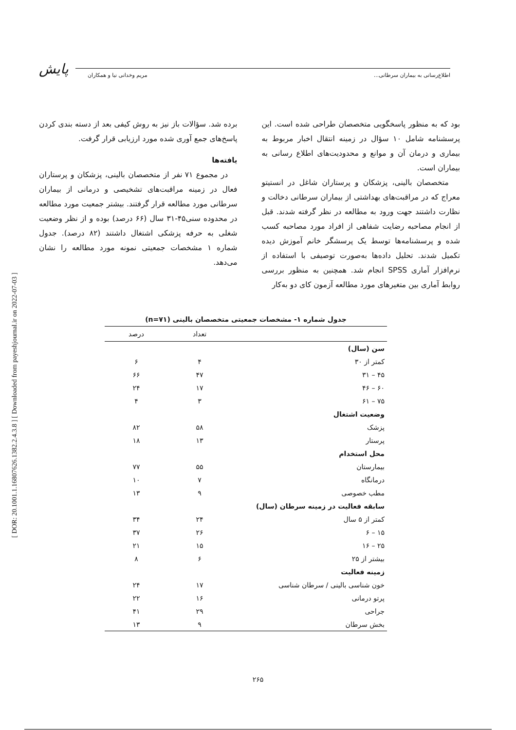پایش اطلاع‌رسانی به بیماران سرطانی... مریم وخدانی نیا و همکاران
[ DOR: 20.1001.1.16807626.1382.2.4.3.8 ] [ Downloaded from payeshjournal.ir on 2022-07-03 ]
بود که به منظور پاسخگویی متخصصان طراحی شده است. این پرسشنامه شامل ۱۰ سؤال در زمینه انتقال اخبار مربوط به بیماری و درمان آن و موانع و محدودیت‌های اطلاع رسانی به بیماران است.
متخصصان بالینی، پزشکان و پرستاران شاغل در انستیتو معراج که در مراقبت‌های بهداشتی از بیماران سرطانی دخالت و نظارت داشتند جهت ورود به مطالعه در نظر گرفته شدند. قبل از انجام مصاحبه رضایت شفاهی از افراد مورد مصاحبه کسب شده و پرسشنامه‌ها توسط یک پرسشگر خانم آموزش دیده تکمیل شدند. تحلیل داده‌ها به‌صورت توصیفی با استفاده از نرم‌افزار آماری SPSS انجام شد. همچنین به منظور بررسی روابط آماری بین متغیرهای مورد مطالعه آزمون کای دو به‌کار
برده شد. سؤالات باز نیز به روش کیفی بعد از دسته بندی کردن پاسخ‌های جمع آوری شده مورد ارزیابی قرار گرفت.
یافته‌ها
در مجموع ۷۱ نفر از متخصصان بالینی، پزشکان و پرستاران فعال در زمینه مراقبت‌های تشخیصی و درمانی از بیماران سرطانی مورد مطالعه قرار گرفتند. بیشتر جمعیت مورد مطالعه در محدوده سنی۴۵-۳۱ سال (۶۶ درصد) بوده و از نظر وضعیت شغلی به حرفه پزشکی اشتغال داشتند (۸۲ درصد). جدول شماره ۱ مشخصات جمعیتی نمونه مورد مطالعه را نشان می‌دهد.
جدول شماره ۱- مشخصات جمعیتی متخصصان بالینی (n=۷۱)
| | تعداد | درصد |
| --- | --- | --- |
| سن (سال) | | |
| کمتر از ۳۰ | ۴ | ۶ |
| ۴۵ – ۳۱ | ۴۷ | ۶۶ |
| ۶۰ – ۴۶ | ۱۷ | ۲۴ |
| ۷۵ – ۶۱ | ۳ | ۴ |
| وضعیت اشتغال | | |
| پزشک | ۵۸ | ۸۲ |
| پرستار | ۱۳ | ۱۸ |
| محل استخدام | | |
| بیمارستان | ۵۵ | ۷۷ |
| درمانگاه | ۷ | ۱۰ |
| مطب خصوصی | ۹ | ۱۳ |
| سابقه فعالیت در زمینه سرطان (سال) | | |
| کمتر از ۵ سال | ۲۴ | ۳۴ |
| ۱۵ – ۶ | ۲۶ | ۳۷ |
| ۲۵ – ۱۶ | ۱۵ | ۲۱ |
| بیشتر از ۲۵ | ۶ | ۸ |
| زمینه فعالیت | | |
| خون شناسی بالینی / سرطان شناسی | ۱۷ | ۲۴ |
| پرتو درمانی | ۱۶ | ۲۲ |
| جراحی | ۲۹ | ۴۱ |
| بخش سرطان | ۹ | ۱۳ |
۲۶۵